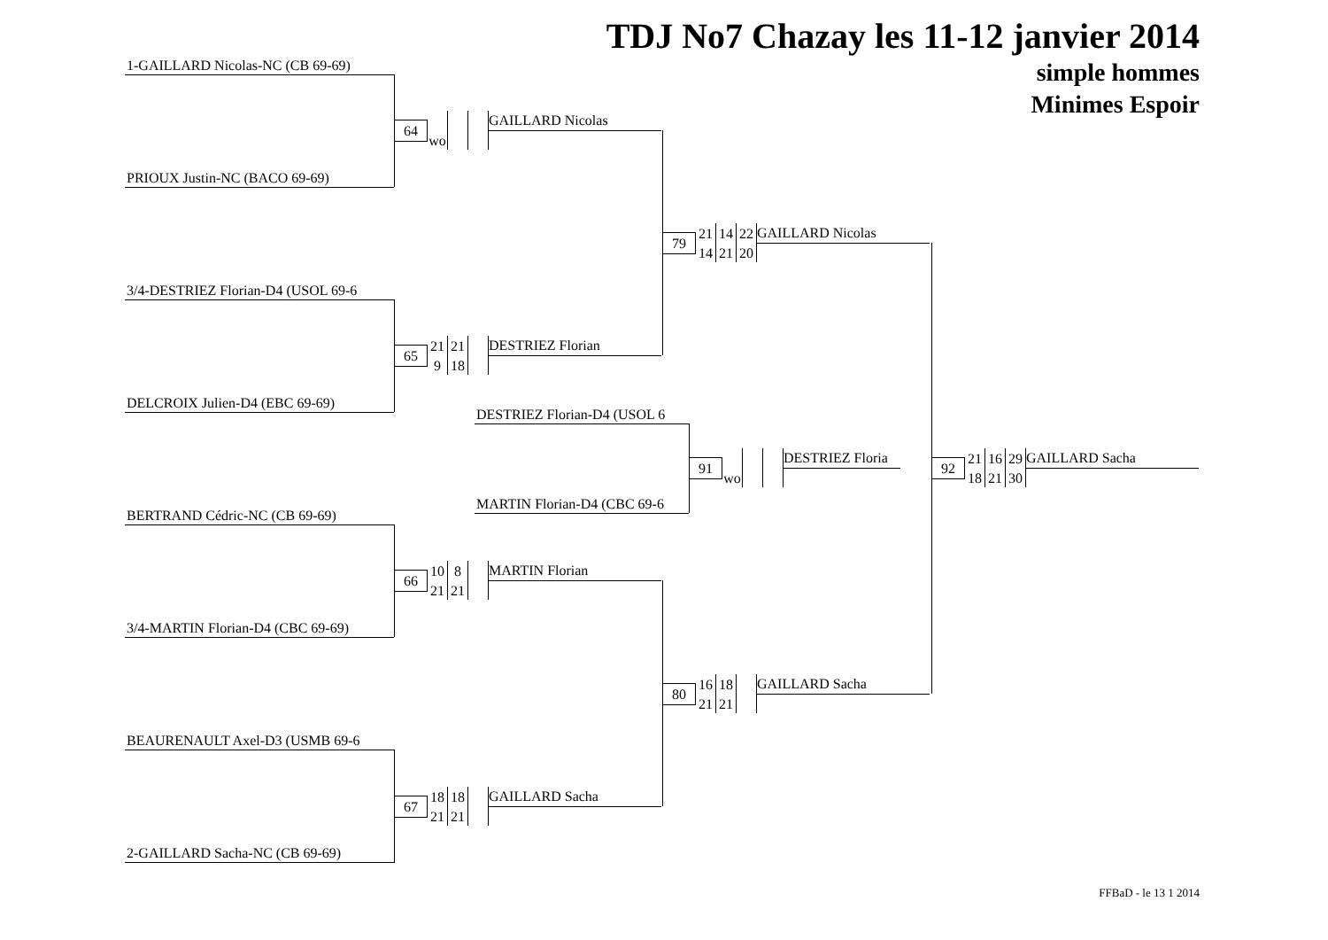1-GAILLARD Nicolas-NC (CB 69-69)
PRIOUX Justin-NC (BACO 69-69)
3/4-DESTRIEZ Florian-D4 (USOL 69-6
DELCROIX Julien-D4 (EBC 69-69)
BERTRAND Cédric-NC (CB 69-69)
3/4-MARTIN Florian-D4 (CBC 69-69)
BEAURENAULT Axel-D3 (USMB 69-6
2-GAILLARD Sacha-NC (CB 69-69)
| 64 | | | | GAILLARD Nicolas |
| | wo | | | |
| 65 | 21 | 21 | | DESTRIEZ Florian |
| | 9 | 18 | | |
DESTRIEZ Florian-D4 (USOL 6
| 91 | | | | DESTRIEZ Floria |
| | wo | | | |
MARTIN Florian-D4 (CBC 69-6
| 66 | 10 | 8 | | MARTIN Florian |
| | 21 | 21 | | |
| 67 | 18 | 18 | | GAILLARD Sacha |
| | 21 | 21 | | |
| 79 | 21 | 14 | 22 | GAILLARD Nicolas |
| | 14 | 21 | 20 | |
| 80 | 16 | 18 | | GAILLARD Sacha |
| | 21 | 21 | | |
TDJ No7 Chazay les 11-12 janvier 2014
simple hommes
Minimes Espoir
| 92 | 21 | 16 | 29 | GAILLARD Sacha |
| | 18 | 21 | 30 | |
FFBaD - le 13 1 2014